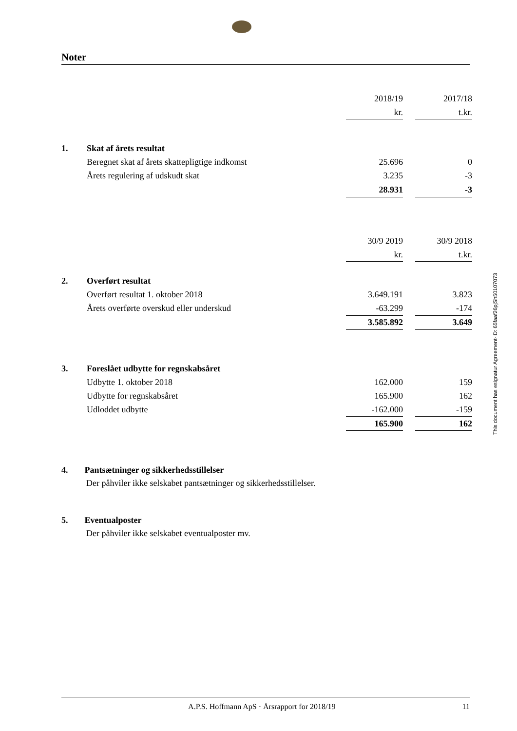Noter
| | | 2018/19 | | 2017/18 |
| | | kr. | | t.kr. |
| 1. | Skat af årets resultat | | | |
| | Beregnet skat af årets skattepligtige indkomst | 25.696 | | 0 |
| | Årets regulering af udskudt skat | 3.235 | | -3 |
| | | 28.931 | | -3 |
| | | 30/9 2019 | | 30/9 2018 |
| | | kr. | | t.kr. |
| 2. | Overført resultat | | | |
| | Overført resultat 1. oktober 2018 | 3.649.191 | | 3.823 |
| | Årets overførte overskud eller underskud | -63.299 | | -174 |
| | | 3.585.892 | | 3.649 |
| 3. | Foreslået udbytte for regnskabsåret | | | |
| | Udbytte 1. oktober 2018 | 162.000 | | 159 |
| | Udbytte for regnskabsåret | 165.900 | | 162 |
| | Udloddet udbytte | -162.000 | | -159 |
| | | 165.900 | | 162 |
4. Pantsætninger og sikkerhedsstillelser
Der påhviler ikke selskabet pantsætninger og sikkerhedsstillelser.
5. Eventualposter
Der påhviler ikke selskabet eventualposter mv.
This document has esignatur Agreement-ID: 65faaf26pjSh50107073
A.P.S. Hoffmann ApS · Årsrapport for 2018/19 11